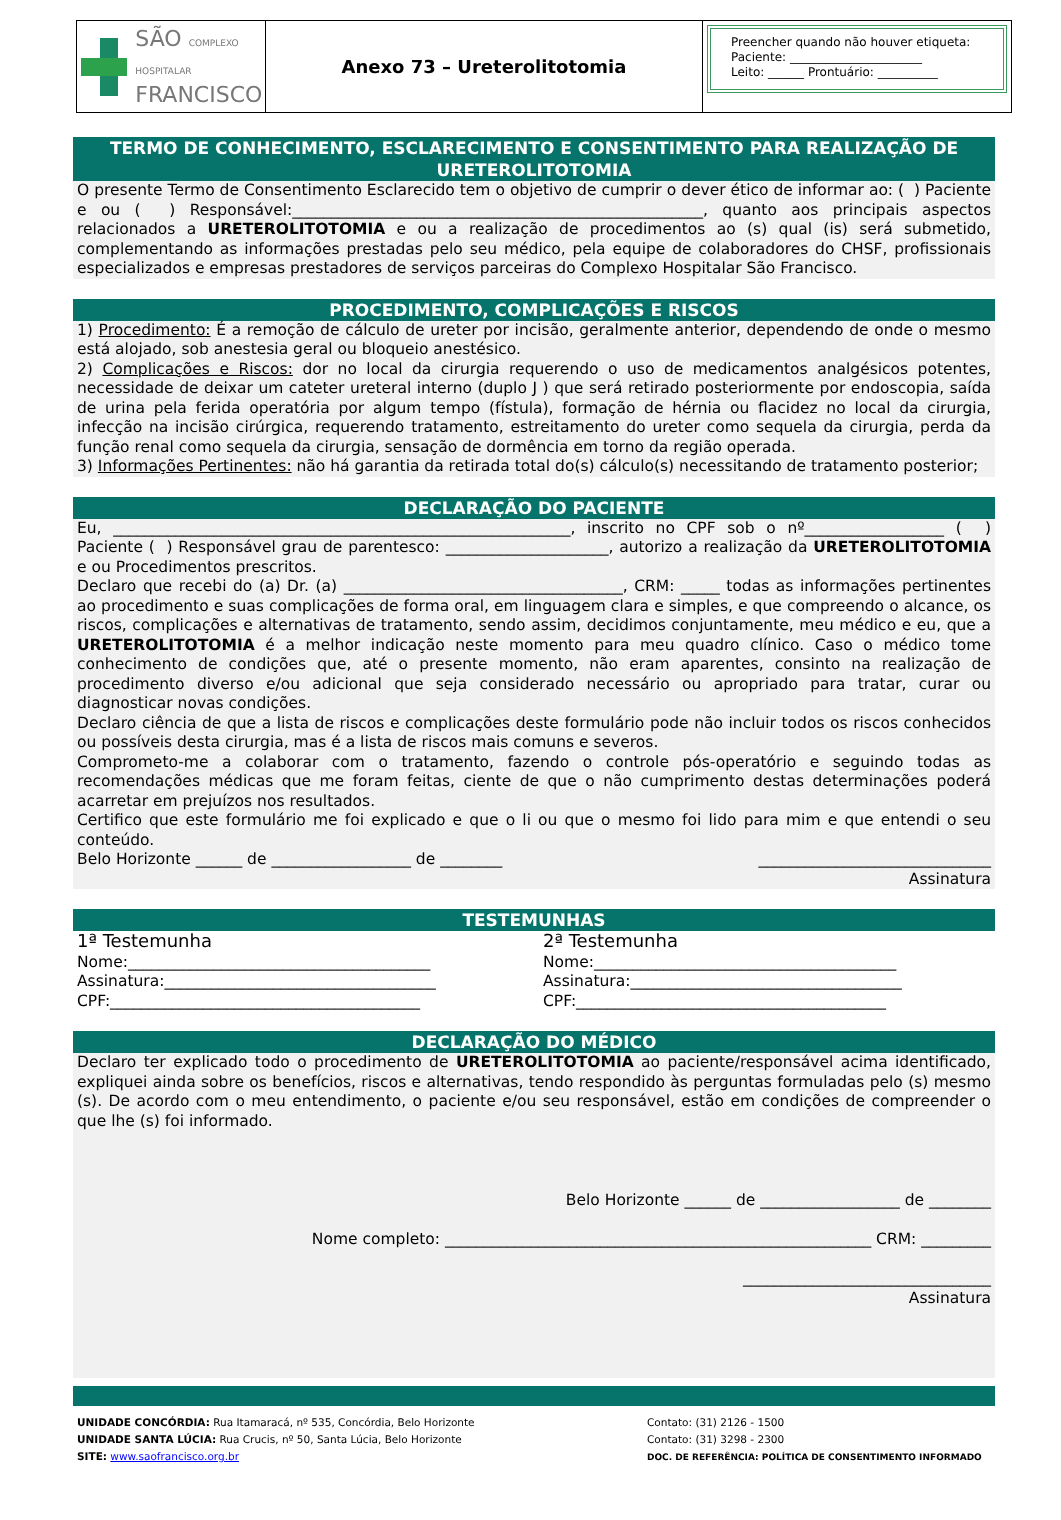SÃO COMPLEXO HOSPITALAR
FRANCISCO
Anexo 73 – Ureterolitotomia
Preencher quando não houver etiqueta:
Paciente: ______________________
Leito: ______ Prontuário: __________
TERMO DE CONHECIMENTO, ESCLARECIMENTO E CONSENTIMENTO PARA REALIZAÇÃO DE URETEROLITOTOMIA
O presente Termo de Consentimento Esclarecido tem o objetivo de cumprir o dever ético de informar ao: ( ) Paciente e ou ( ) Responsável:_____________________________________________________, quanto aos principais aspectos relacionados a URETEROLITOTOMIA e ou a realização de procedimentos ao (s) qual (is) será submetido, complementando as informações prestadas pelo seu médico, pela equipe de colaboradores do CHSF, profissionais especializados e empresas prestadores de serviços parceiras do Complexo Hospitalar São Francisco.
PROCEDIMENTO, COMPLICAÇÕES E RISCOS
1) Procedimento: É a remoção de cálculo de ureter por incisão, geralmente anterior, dependendo de onde o mesmo está alojado, sob anestesia geral ou bloqueio anestésico.
2) Complicações e Riscos: dor no local da cirurgia requerendo o uso de medicamentos analgésicos potentes, necessidade de deixar um cateter ureteral interno (duplo J ) que será retirado posteriormente por endoscopia, saída de urina pela ferida operatória por algum tempo (fístula), formação de hérnia ou flacidez no local da cirurgia, infecção na incisão cirúrgica, requerendo tratamento, estreitamento do ureter como sequela da cirurgia, perda da função renal como sequela da cirurgia, sensação de dormência em torno da região operada.
3) Informações Pertinentes: não há garantia da retirada total do(s) cálculo(s) necessitando de tratamento posterior;
DECLARAÇÃO DO PACIENTE
Eu, ___________________________________________________________, inscrito no CPF sob o nº__________________ ( ) Paciente ( ) Responsável grau de parentesco: _____________________, autorizo a realização da URETEROLITOTOMIA e ou Procedimentos prescritos.
Declaro que recebi do (a) Dr. (a) ____________________________________, CRM: _____ todas as informações pertinentes ao procedimento e suas complicações de forma oral, em linguagem clara e simples, e que compreendo o alcance, os riscos, complicações e alternativas de tratamento, sendo assim, decidimos conjuntamente, meu médico e eu, que a URETEROLITOTOMIA é a melhor indicação neste momento para meu quadro clínico. Caso o médico tome conhecimento de condições que, até o presente momento, não eram aparentes, consinto na realização de procedimento diverso e/ou adicional que seja considerado necessário ou apropriado para tratar, curar ou diagnosticar novas condições.
Declaro ciência de que a lista de riscos e complicações deste formulário pode não incluir todos os riscos conhecidos ou possíveis desta cirurgia, mas é a lista de riscos mais comuns e severos.
Comprometo-me a colaborar com o tratamento, fazendo o controle pós-operatório e seguindo todas as recomendações médicas que me foram feitas, ciente de que o não cumprimento destas determinações poderá acarretar em prejuízos nos resultados.
Certifico que este formulário me foi explicado e que o li ou que o mesmo foi lido para mim e que entendi o seu conteúdo.
Belo Horizonte ______ de __________________ de ________ ______________________________
Assinatura
TESTEMUNHAS
1ª Testemunha
Nome:_______________________________________
Assinatura:___________________________________
CPF:________________________________________
2ª Testemunha
Nome:_______________________________________
Assinatura:___________________________________
CPF:________________________________________
DECLARAÇÃO DO MÉDICO
Declaro ter explicado todo o procedimento de URETEROLITOTOMIA ao paciente/responsável acima identificado, expliquei ainda sobre os benefícios, riscos e alternativas, tendo respondido às perguntas formuladas pelo (s) mesmo (s). De acordo com o meu entendimento, o paciente e/ou seu responsável, estão em condições de compreender o que lhe (s) foi informado.
Belo Horizonte ______ de __________________ de ________
Nome completo: _______________________________________________________ CRM: _________
________________________________
Assinatura
UNIDADE CONCÓRDIA: Rua Itamaracá, nº 535, Concórdia, Belo Horizonte
UNIDADE SANTA LÚCIA: Rua Crucis, nº 50, Santa Lúcia, Belo Horizonte
SITE: www.saofrancisco.org.br
Contato: (31) 2126 - 1500
Contato: (31) 3298 - 2300
DOC. DE REFERÊNCIA: POLÍTICA DE CONSENTIMENTO INFORMADO